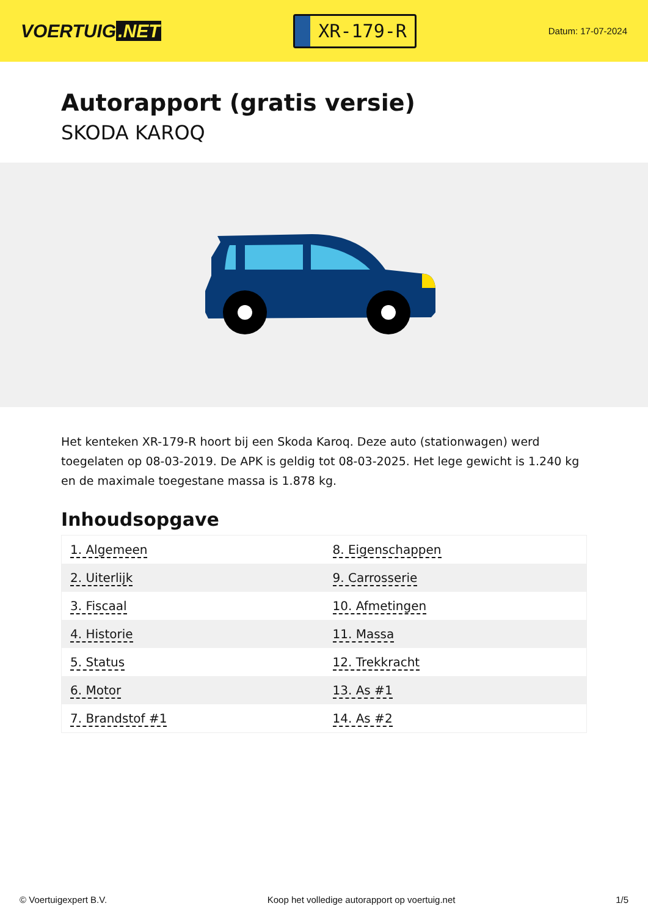VOERTUIG.NET
XR-179-R
Datum: 17-07-2024
Autorapport (gratis versie)
SKODA KAROQ
Het kenteken XR-179-R hoort bij een Skoda Karoq. Deze auto (stationwagen) werd toegelaten op 08-03-2019. De APK is geldig tot 08-03-2025. Het lege gewicht is 1.240 kg en de maximale toegestane massa is 1.878 kg.
Inhoudsopgave
| 1. Algemeen | 8. Eigenschappen |
| 2. Uiterlijk | 9. Carrosserie |
| 3. Fiscaal | 10. Afmetingen |
| 4. Historie | 11. Massa |
| 5. Status | 12. Trekkracht |
| 6. Motor | 13. As #1 |
| 7. Brandstof #1 | 14. As #2 |
© Voertuigexpert B.V. Koop het volledige autorapport op voertuig.net 1/5